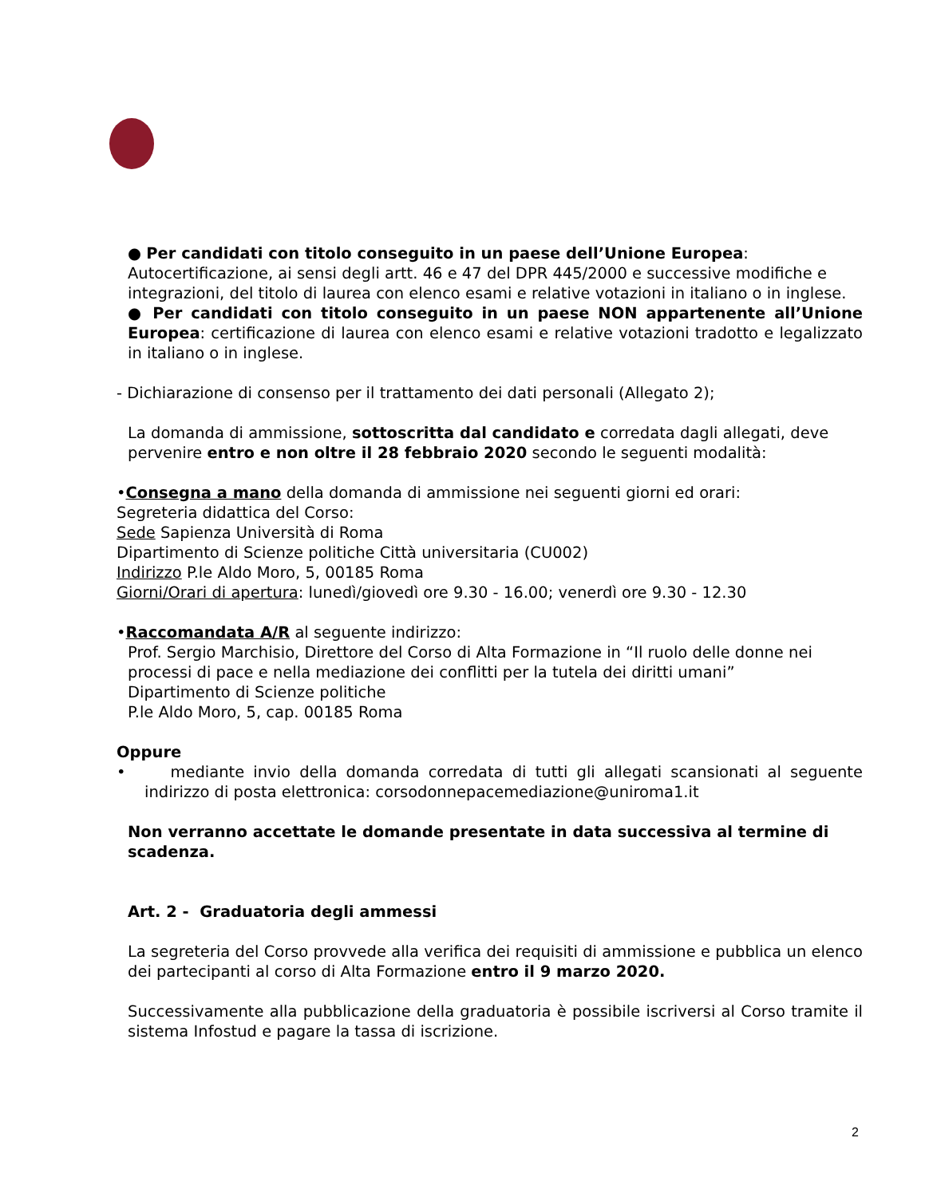● Per candidati con titolo conseguito in un paese dell’Unione Europea:
Autocertificazione, ai sensi degli artt. 46 e 47 del DPR 445/2000 e successive modifiche e integrazioni, del titolo di laurea con elenco esami e relative votazioni in italiano o in inglese.
● Per candidati con titolo conseguito in un paese NON appartenente all’Unione Europea: certificazione di laurea con elenco esami e relative votazioni tradotto e legalizzato in italiano o in inglese.
- Dichiarazione di consenso per il trattamento dei dati personali (Allegato 2);
La domanda di ammissione, sottoscritta dal candidato e corredata dagli allegati, deve pervenire entro e non oltre il 28 febbraio 2020 secondo le seguenti modalità:
•Consegna a mano della domanda di ammissione nei seguenti giorni ed orari:
Segreteria didattica del Corso:
Sede Sapienza Università di Roma
Dipartimento di Scienze politiche Città universitaria (CU002)
Indirizzo P.le Aldo Moro, 5, 00185 Roma
Giorni/Orari di apertura: lunedì/giovedì ore 9.30 - 16.00; venerdì ore 9.30 - 12.30
•Raccomandata A/R al seguente indirizzo:
Prof. Sergio Marchisio, Direttore del Corso di Alta Formazione in “Il ruolo delle donne nei processi di pace e nella mediazione dei conflitti per la tutela dei diritti umani”
Dipartimento di Scienze politiche
P.le Aldo Moro, 5, cap. 00185 Roma
Oppure
• mediante invio della domanda corredata di tutti gli allegati scansionati al seguente indirizzo di posta elettronica: corsodonnepacemediazione@uniroma1.it
Non verranno accettate le domande presentate in data successiva al termine di scadenza.
Art. 2 - Graduatoria degli ammessi
La segreteria del Corso provvede alla verifica dei requisiti di ammissione e pubblica un elenco dei partecipanti al corso di Alta Formazione entro il 9 marzo 2020.
Successivamente alla pubblicazione della graduatoria è possibile iscriversi al Corso tramite il sistema Infostud e pagare la tassa di iscrizione.
2